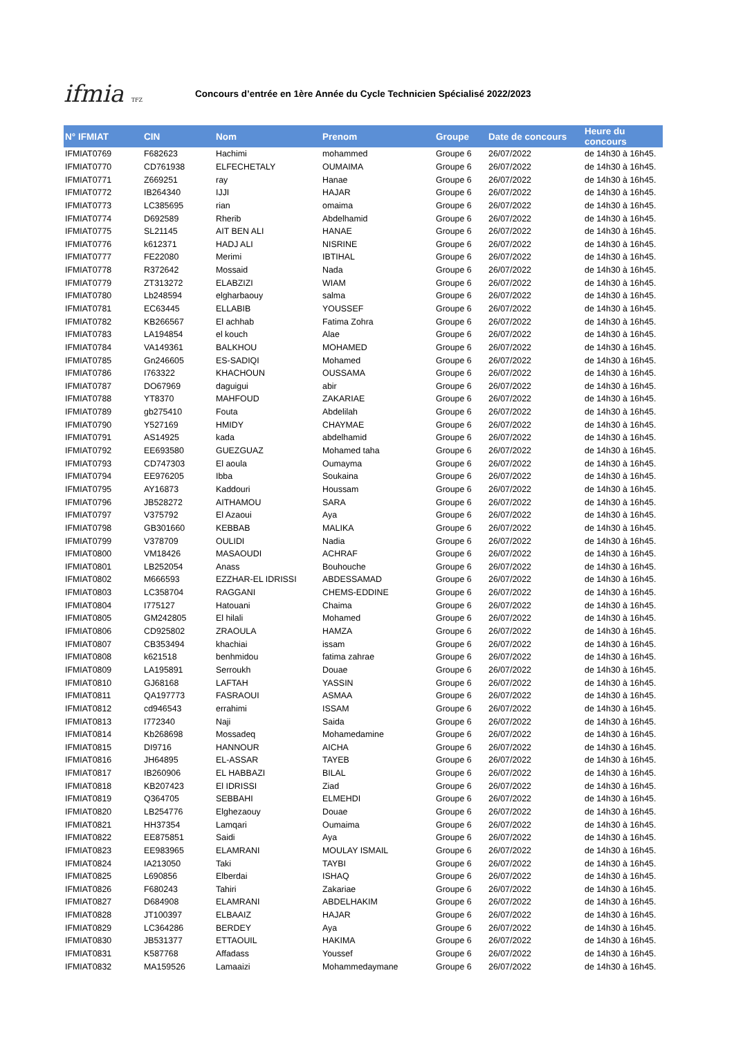ifmia TFZ
Concours d’entrée en 1ère Année du Cycle Technicien Spécialisé 2022/2023
| N° IFMIAT | CIN | Nom | Prenom | Groupe | Date de concours | Heure du concours |
| --- | --- | --- | --- | --- | --- | --- |
| IFMIAT0769 | F682623 | Hachimi | mohammed | Groupe 6 | 26/07/2022 | de 14h30 à 16h45. |
| IFMIAT0770 | CD761938 | ELFECHETALY | OUMAIMA | Groupe 6 | 26/07/2022 | de 14h30 à 16h45. |
| IFMIAT0771 | Z669251 | ray | Hanae | Groupe 6 | 26/07/2022 | de 14h30 à 16h45. |
| IFMIAT0772 | IB264340 | IJJI | HAJAR | Groupe 6 | 26/07/2022 | de 14h30 à 16h45. |
| IFMIAT0773 | LC385695 | rian | omaima | Groupe 6 | 26/07/2022 | de 14h30 à 16h45. |
| IFMIAT0774 | D692589 | Rherib | Abdelhamid | Groupe 6 | 26/07/2022 | de 14h30 à 16h45. |
| IFMIAT0775 | SL21145 | AIT BEN ALI | HANAE | Groupe 6 | 26/07/2022 | de 14h30 à 16h45. |
| IFMIAT0776 | k612371 | HADJ ALI | NISRINE | Groupe 6 | 26/07/2022 | de 14h30 à 16h45. |
| IFMIAT0777 | FE22080 | Merimi | IBTIHAL | Groupe 6 | 26/07/2022 | de 14h30 à 16h45. |
| IFMIAT0778 | R372642 | Mossaid | Nada | Groupe 6 | 26/07/2022 | de 14h30 à 16h45. |
| IFMIAT0779 | ZT313272 | ELABZIZI | WIAM | Groupe 6 | 26/07/2022 | de 14h30 à 16h45. |
| IFMIAT0780 | Lb248594 | elgharbaouy | salma | Groupe 6 | 26/07/2022 | de 14h30 à 16h45. |
| IFMIAT0781 | EC63445 | ELLABIB | YOUSSEF | Groupe 6 | 26/07/2022 | de 14h30 à 16h45. |
| IFMIAT0782 | KB266567 | El achhab | Fatima Zohra | Groupe 6 | 26/07/2022 | de 14h30 à 16h45. |
| IFMIAT0783 | LA194854 | el kouch | Alae | Groupe 6 | 26/07/2022 | de 14h30 à 16h45. |
| IFMIAT0784 | VA149361 | BALKHOU | MOHAMED | Groupe 6 | 26/07/2022 | de 14h30 à 16h45. |
| IFMIAT0785 | Gn246605 | ES-SADIQI | Mohamed | Groupe 6 | 26/07/2022 | de 14h30 à 16h45. |
| IFMIAT0786 | I763322 | KHACHOUN | OUSSAMA | Groupe 6 | 26/07/2022 | de 14h30 à 16h45. |
| IFMIAT0787 | DO67969 | daguigui | abir | Groupe 6 | 26/07/2022 | de 14h30 à 16h45. |
| IFMIAT0788 | YT8370 | MAHFOUD | ZAKARIAE | Groupe 6 | 26/07/2022 | de 14h30 à 16h45. |
| IFMIAT0789 | gb275410 | Fouta | Abdelilah | Groupe 6 | 26/07/2022 | de 14h30 à 16h45. |
| IFMIAT0790 | Y527169 | HMIDY | CHAYMAE | Groupe 6 | 26/07/2022 | de 14h30 à 16h45. |
| IFMIAT0791 | AS14925 | kada | abdelhamid | Groupe 6 | 26/07/2022 | de 14h30 à 16h45. |
| IFMIAT0792 | EE693580 | GUEZGUAZ | Mohamed taha | Groupe 6 | 26/07/2022 | de 14h30 à 16h45. |
| IFMIAT0793 | CD747303 | El aoula | Oumayma | Groupe 6 | 26/07/2022 | de 14h30 à 16h45. |
| IFMIAT0794 | EE976205 | Ibba | Soukaina | Groupe 6 | 26/07/2022 | de 14h30 à 16h45. |
| IFMIAT0795 | AY16873 | Kaddouri | Houssam | Groupe 6 | 26/07/2022 | de 14h30 à 16h45. |
| IFMIAT0796 | JB528272 | AITHAMOU | SARA | Groupe 6 | 26/07/2022 | de 14h30 à 16h45. |
| IFMIAT0797 | V375792 | El Azaoui | Aya | Groupe 6 | 26/07/2022 | de 14h30 à 16h45. |
| IFMIAT0798 | GB301660 | KEBBAB | MALIKA | Groupe 6 | 26/07/2022 | de 14h30 à 16h45. |
| IFMIAT0799 | V378709 | OULIDI | Nadia | Groupe 6 | 26/07/2022 | de 14h30 à 16h45. |
| IFMIAT0800 | VM18426 | MASAOUDI | ACHRAF | Groupe 6 | 26/07/2022 | de 14h30 à 16h45. |
| IFMIAT0801 | LB252054 | Anass | Bouhouche | Groupe 6 | 26/07/2022 | de 14h30 à 16h45. |
| IFMIAT0802 | M666593 | EZZHAR-EL IDRISSI | ABDESSAMAD | Groupe 6 | 26/07/2022 | de 14h30 à 16h45. |
| IFMIAT0803 | LC358704 | RAGGANI | CHEMS-EDDINE | Groupe 6 | 26/07/2022 | de 14h30 à 16h45. |
| IFMIAT0804 | I775127 | Hatouani | Chaima | Groupe 6 | 26/07/2022 | de 14h30 à 16h45. |
| IFMIAT0805 | GM242805 | El hilali | Mohamed | Groupe 6 | 26/07/2022 | de 14h30 à 16h45. |
| IFMIAT0806 | CD925802 | ZRAOULA | HAMZA | Groupe 6 | 26/07/2022 | de 14h30 à 16h45. |
| IFMIAT0807 | CB353494 | khachiai | issam | Groupe 6 | 26/07/2022 | de 14h30 à 16h45. |
| IFMIAT0808 | k621518 | benhmidou | fatima zahrae | Groupe 6 | 26/07/2022 | de 14h30 à 16h45. |
| IFMIAT0809 | LA195891 | Serroukh | Douae | Groupe 6 | 26/07/2022 | de 14h30 à 16h45. |
| IFMIAT0810 | GJ68168 | LAFTAH | YASSIN | Groupe 6 | 26/07/2022 | de 14h30 à 16h45. |
| IFMIAT0811 | QA197773 | FASRAOUI | ASMAA | Groupe 6 | 26/07/2022 | de 14h30 à 16h45. |
| IFMIAT0812 | cd946543 | errahimi | ISSAM | Groupe 6 | 26/07/2022 | de 14h30 à 16h45. |
| IFMIAT0813 | I772340 | Naji | Saida | Groupe 6 | 26/07/2022 | de 14h30 à 16h45. |
| IFMIAT0814 | Kb268698 | Mossadeq | Mohamedamine | Groupe 6 | 26/07/2022 | de 14h30 à 16h45. |
| IFMIAT0815 | DI9716 | HANNOUR | AICHA | Groupe 6 | 26/07/2022 | de 14h30 à 16h45. |
| IFMIAT0816 | JH64895 | EL-ASSAR | TAYEB | Groupe 6 | 26/07/2022 | de 14h30 à 16h45. |
| IFMIAT0817 | IB260906 | EL HABBAZI | BILAL | Groupe 6 | 26/07/2022 | de 14h30 à 16h45. |
| IFMIAT0818 | KB207423 | El IDRISSI | Ziad | Groupe 6 | 26/07/2022 | de 14h30 à 16h45. |
| IFMIAT0819 | Q364705 | SEBBAHI | ELMEHDI | Groupe 6 | 26/07/2022 | de 14h30 à 16h45. |
| IFMIAT0820 | LB254776 | Elghezaouy | Douae | Groupe 6 | 26/07/2022 | de 14h30 à 16h45. |
| IFMIAT0821 | HH37354 | Lamqari | Oumaima | Groupe 6 | 26/07/2022 | de 14h30 à 16h45. |
| IFMIAT0822 | EE875851 | Saidi | Aya | Groupe 6 | 26/07/2022 | de 14h30 à 16h45. |
| IFMIAT0823 | EE983965 | ELAMRANI | MOULAY ISMAIL | Groupe 6 | 26/07/2022 | de 14h30 à 16h45. |
| IFMIAT0824 | IA213050 | Taki | TAYBI | Groupe 6 | 26/07/2022 | de 14h30 à 16h45. |
| IFMIAT0825 | L690856 | Elberdai | ISHAQ | Groupe 6 | 26/07/2022 | de 14h30 à 16h45. |
| IFMIAT0826 | F680243 | Tahiri | Zakariae | Groupe 6 | 26/07/2022 | de 14h30 à 16h45. |
| IFMIAT0827 | D684908 | ELAMRANI | ABDELHAKIM | Groupe 6 | 26/07/2022 | de 14h30 à 16h45. |
| IFMIAT0828 | JT100397 | ELBAAIZ | HAJAR | Groupe 6 | 26/07/2022 | de 14h30 à 16h45. |
| IFMIAT0829 | LC364286 | BERDEY | Aya | Groupe 6 | 26/07/2022 | de 14h30 à 16h45. |
| IFMIAT0830 | JB531377 | ETTAOUIL | HAKIMA | Groupe 6 | 26/07/2022 | de 14h30 à 16h45. |
| IFMIAT0831 | K587768 | Affadass | Youssef | Groupe 6 | 26/07/2022 | de 14h30 à 16h45. |
| IFMIAT0832 | MA159526 | Lamaaizi | Mohammedaymane | Groupe 6 | 26/07/2022 | de 14h30 à 16h45. |